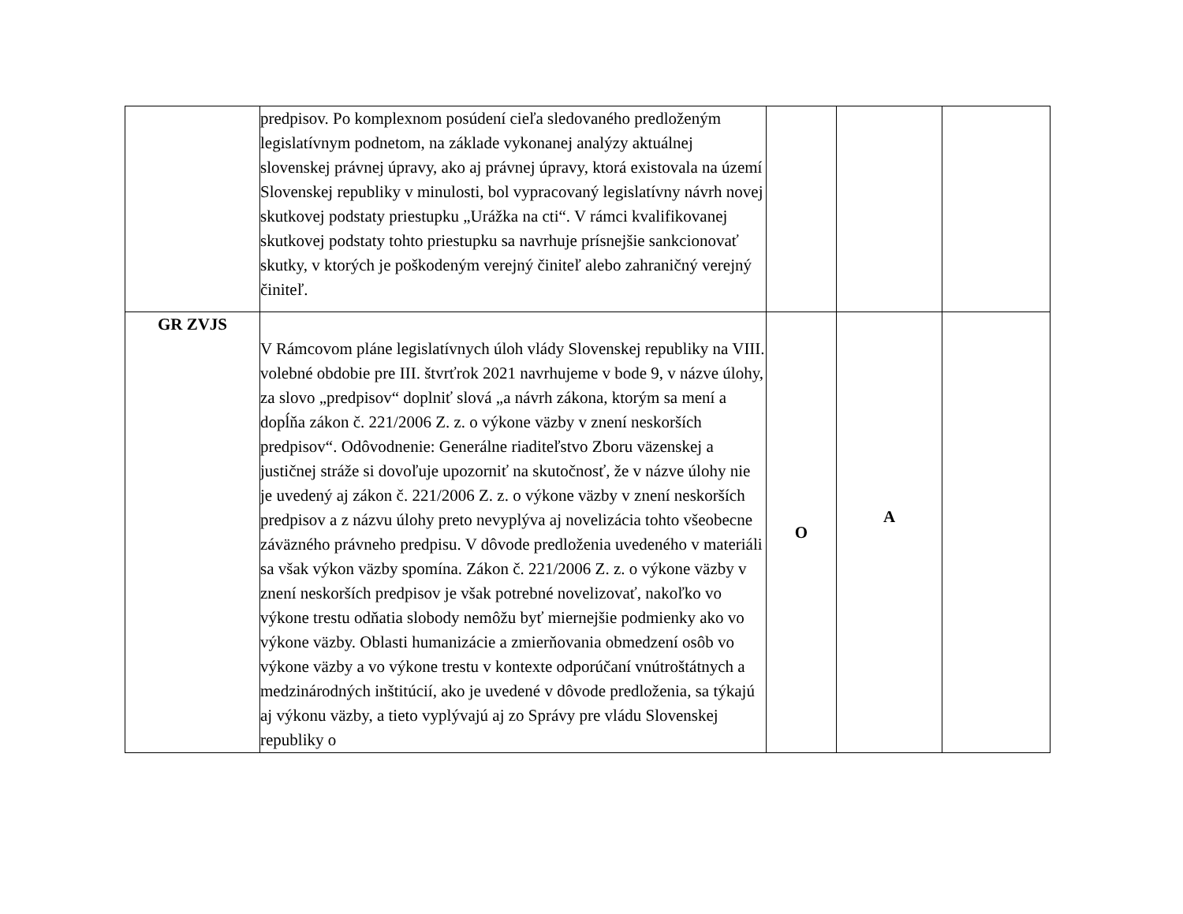| | predpisov. Po komplexnom posúdení cieľa sledovaného predloženým legislatívnym podnetom, na základe vykonanej analýzy aktuálnej slovenskej právnej úpravy, ako aj právnej úpravy, ktorá existovala na území Slovenskej republiky v minulosti, bol vypracovaný legislatívny návrh novej skutkovej podstaty priestupku „Urážka na cti“. V rámci kvalifikovanej skutkovej podstaty tohto priestupku sa navrhuje prísnejšie sankcionovať skutky, v ktorých je poškodeným verejný činiteľ alebo zahraničný verejný činiteľ. | | | |
| GR ZVJS | V Rámcovom pláne legislatívnych úloh vlády Slovenskej republiky na VIII. volebné obdobie pre III. štvrťrok 2021 navrhujeme v bode 9, v názve úlohy, za slovo „predpisov“ doplniť slová „a návrh zákona, ktorým sa mení a dopĺňa zákon č. 221/2006 Z. z. o výkone väzby v znení neskorších predpisov“. Odôvodnenie: Generálne riaditeľstvo Zboru väzenskej a justičnej stráže si dovoľuje upozorniť na skutočnosť, že v názve úlohy nie je uvedený aj zákon č. 221/2006 Z. z. o výkone väzby v znení neskorších predpisov a z názvu úlohy preto nevyplýva aj novelizácia tohto všeobecne záväzného právneho predpisu. V dôvode predloženia uvedeného v materiáli sa však výkon väzby spomína. Zákon č. 221/2006 Z. z. o výkone väzby v znení neskorších predpisov je však potrebné novelizovať, nakoľko vo výkone trestu odňatia slobody nemôžu byť miernejšie podmienky ako vo výkone väzby. Oblasti humanizácie a zmierňovania obmedzení osôb vo výkone väzby a vo výkone trestu v kontexte odporúčaní vnútroštátnych a medzinárodných inštitúcií, ako je uvedené v dôvode predloženia, sa týkajú aj výkonu väzby, a tieto vyplývajú aj zo Správy pre vládu Slovenskej republiky o | O | A | |